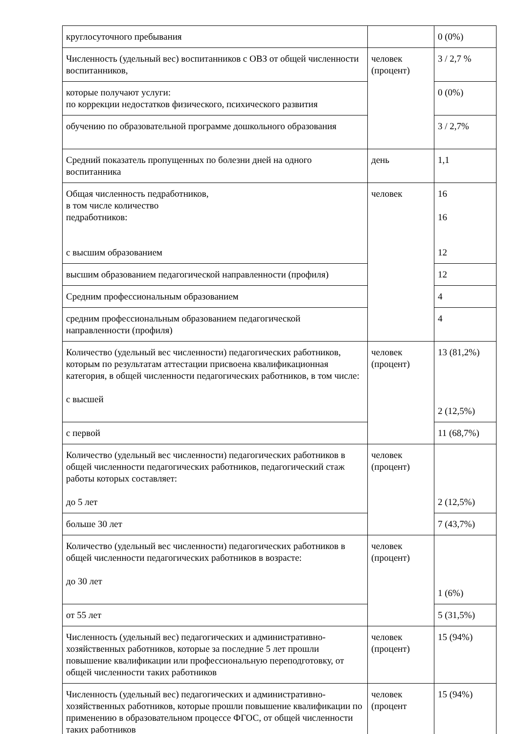| круглосуточного пребывания | | 0 (0%) |
| Численность (удельный вес) воспитанников с ОВЗ от общей численности воспитанников, | человек (процент) | 3 / 2,7 % |
| которые получают услуги: по коррекции недостатков физического, психического развития | | 0 (0%) |
| обучению по образовательной программе дошкольного образования | | 3 / 2,7% |
| Средний показатель пропущенных по болезни дней на одного воспитанника | день | 1,1 |
| Общая численность педработников, в том числе количество педработников: с высшим образованием | человек | 16 16 12 |
| высшим образованием педагогической направленности (профиля) | | 12 |
| Средним профессиональным образованием | | 4 |
| средним профессиональным образованием педагогической направленности (профиля) | | 4 |
| Количество (удельный вес численности) педагогических работников, которым по результатам аттестации присвоена квалификационная категория, в общей численности педагогических работников, в том числе: с высшей | человек (процент) | 13 (81,2%) 2 (12,5%) |
| с первой | | 11 (68,7%) |
| Количество (удельный вес численности) педагогических работников в общей численности педагогических работников, педагогический стаж работы которых составляет: до 5 лет | человек (процент) | 2 (12,5%) |
| больше 30 лет | | 7 (43,7%) |
| Количество (удельный вес численности) педагогических работников в общей численности педагогических работников в возрасте: до 30 лет | человек (процент) | 1 (6%) |
| от 55 лет | | 5 (31,5%) |
| Численность (удельный вес) педагогических и административно-хозяйственных работников, которые за последние 5 лет прошли повышение квалификации или профессиональную переподготовку, от общей численности таких работников | человек (процент) | 15 (94%) |
| Численность (удельный вес) педагогических и административно-хозяйственных работников, которые прошли повышение квалификации по применению в образовательном процессе ФГОС, от общей численности таких работников | человек (процент | 15 (94%) |